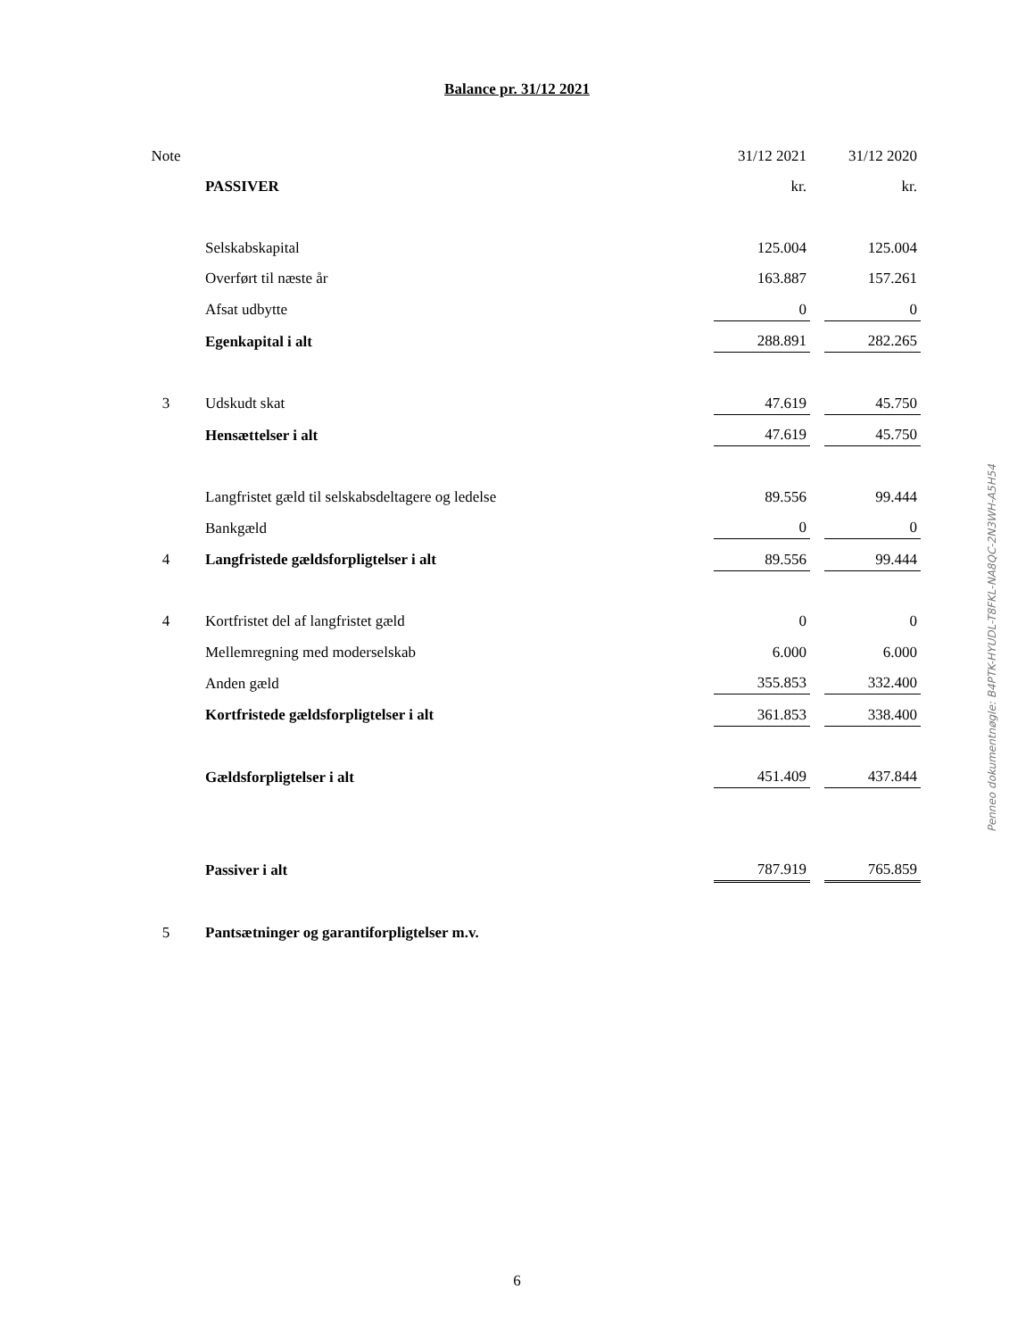Balance pr. 31/12 2021
| Note | | 31/12 2021 | | 31/12 2020 |
| | PASSIVER | kr. | | kr. |
| | Selskabskapital | 125.004 | | 125.004 |
| | Overført til næste år | 163.887 | | 157.261 |
| | Afsat udbytte | 0 | | 0 |
| | Egenkapital i alt | 288.891 | | 282.265 |
| 3 | Udskudt skat | 47.619 | | 45.750 |
| | Hensættelser i alt | 47.619 | | 45.750 |
| | Langfristet gæld til selskabsdeltagere og ledelse | 89.556 | | 99.444 |
| | Bankgæld | 0 | | 0 |
| 4 | Langfristede gældsforpligtelser i alt | 89.556 | | 99.444 |
| 4 | Kortfristet del af langfristet gæld | 0 | | 0 |
| | Mellemregning med moderselskab | 6.000 | | 6.000 |
| | Anden gæld | 355.853 | | 332.400 |
| | Kortfristede gældsforpligtelser i alt | 361.853 | | 338.400 |
| | Gældsforpligtelser i alt | 451.409 | | 437.844 |
| | Passiver i alt | 787.919 | | 765.859 |
| 5 | Pantsætninger og garantiforpligtelser m.v. | | | |
Penneo dokumentnøgle: B4PTK-HYUDL-T8FKL-NA8QC-2N3WH-A5H54
6